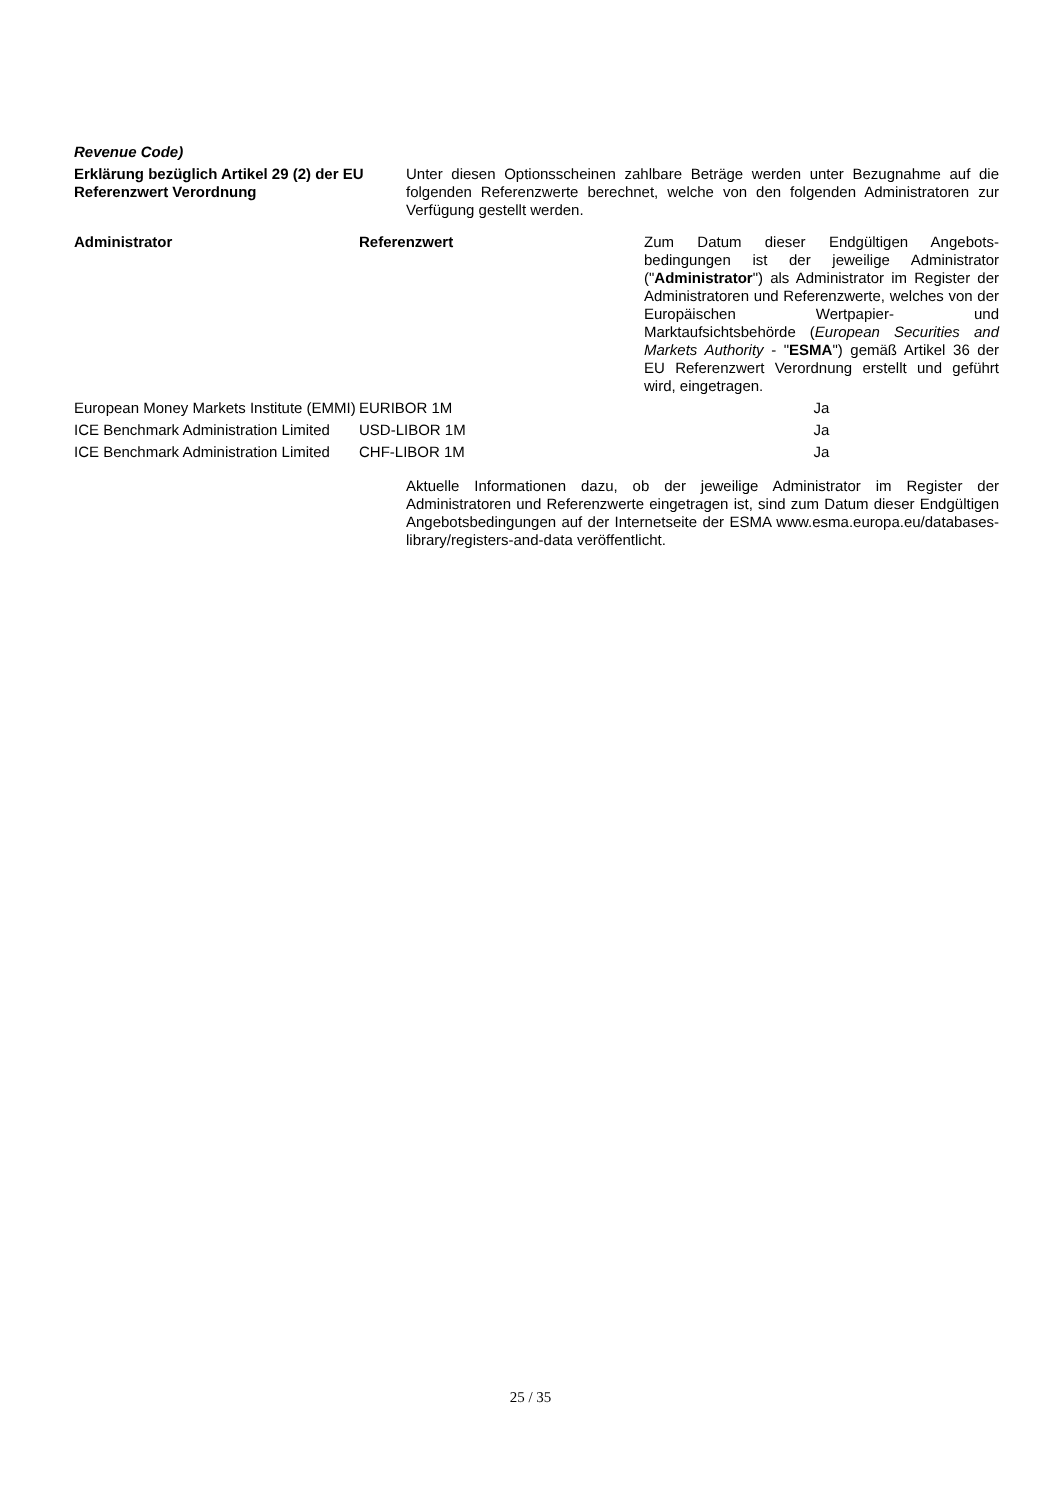Revenue Code)
Erklärung bezüglich Artikel 29 (2) der EU Referenzwert Verordnung
Unter diesen Optionsscheinen zahlbare Beträge werden unter Bezugnahme auf die folgenden Referenzwerte berechnet, welche von den folgenden Administratoren zur Verfügung gestellt werden.
| Administrator | Referenzwert | Zum Datum dieser Endgültigen Angebots-bedingungen ist der jeweilige Administrator (" Administrator ") als Administrator im Register der Administratoren und Referenzwerte, welches von der Europäischen Wertpapier- und Marktaufsichtsbehörde ( European Securities and Markets Authority - " ESMA ") gemäß Artikel 36 der EU Referenzwert Verordnung erstellt und geführt wird, eingetragen. |
| --- | --- | --- |
| European Money Markets Institute (EMMI) | EURIBOR 1M | Ja |
| ICE Benchmark Administration Limited | USD-LIBOR 1M | Ja |
| ICE Benchmark Administration Limited | CHF-LIBOR 1M | Ja |
Aktuelle Informationen dazu, ob der jeweilige Administrator im Register der Administratoren und Referenzwerte eingetragen ist, sind zum Datum dieser Endgültigen Angebotsbedingungen auf der Internetseite der ESMA www.esma.europa.eu/databases-library/registers-and-data veröffentlicht.
25 / 35